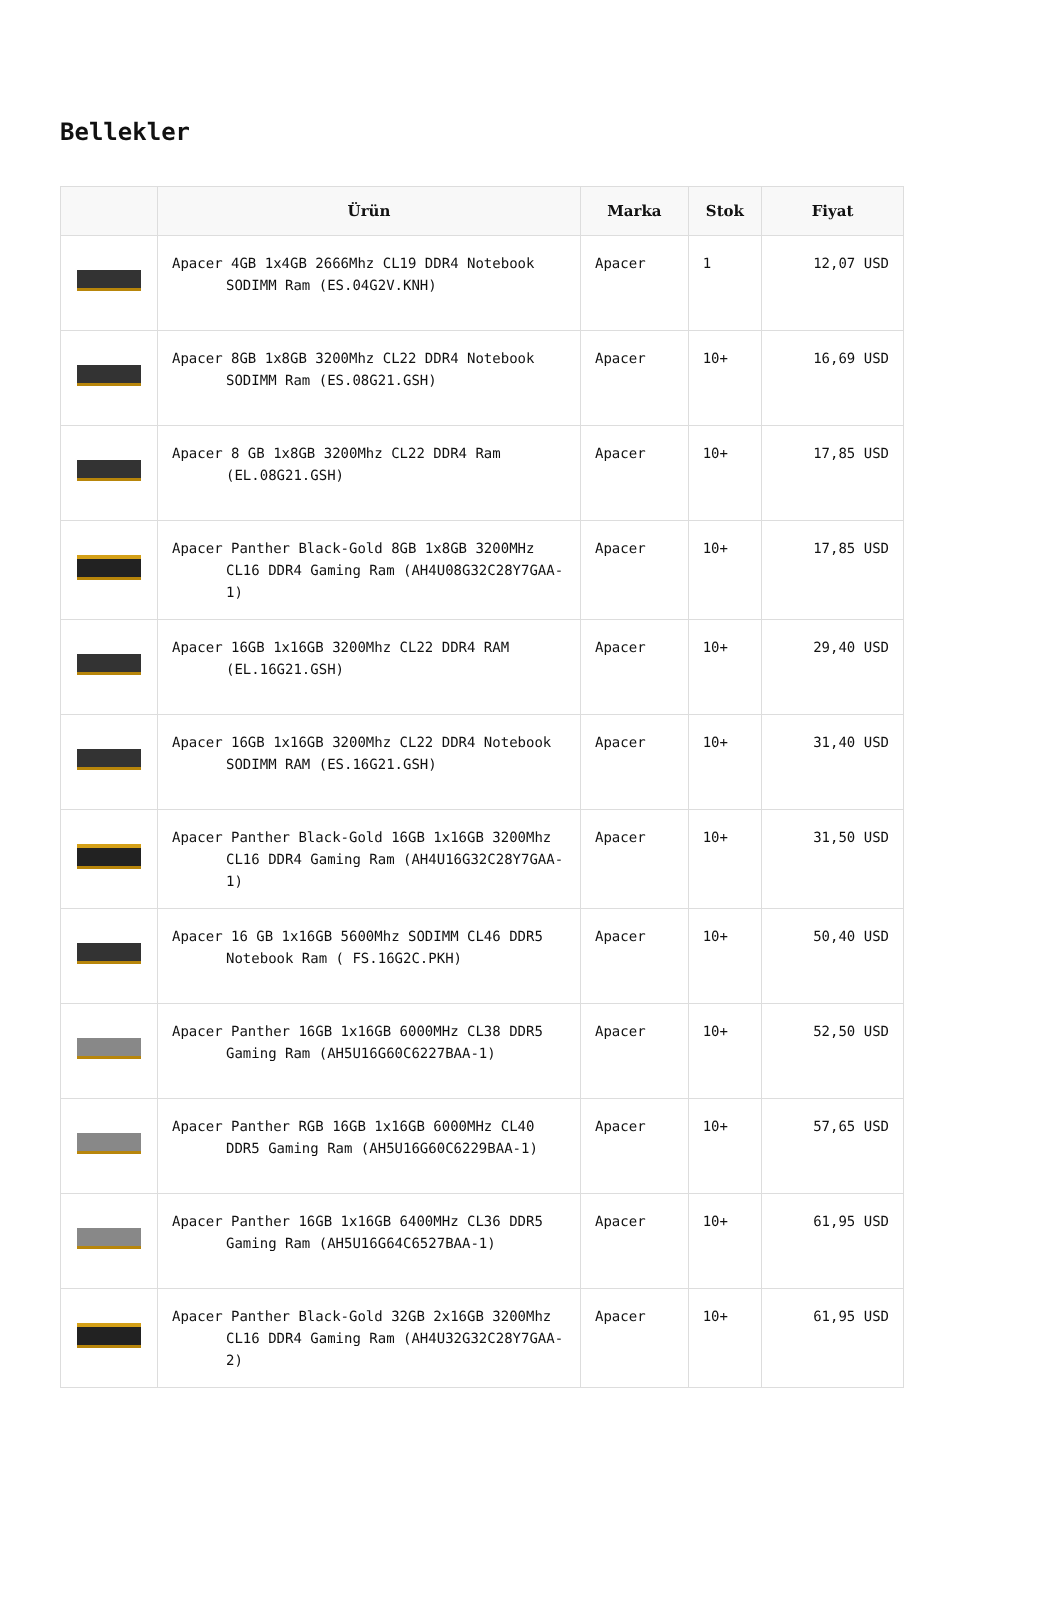Bellekler
| | Ürün | Marka | Stok | Fiyat |
| --- | --- | --- | --- | --- |
| | Apacer 4GB 1x4GB 2666Mhz CL19 DDR4 Notebook SODIMM Ram (ES.04G2V.KNH) | Apacer | 1 | 12,07 USD |
| | Apacer 8GB 1x8GB 3200Mhz CL22 DDR4 Notebook SODIMM Ram (ES.08G21.GSH) | Apacer | 10+ | 16,69 USD |
| | Apacer 8 GB 1x8GB 3200Mhz CL22 DDR4 Ram (EL.08G21.GSH) | Apacer | 10+ | 17,85 USD |
| | Apacer Panther Black-Gold 8GB 1x8GB 3200MHz CL16 DDR4 Gaming Ram (AH4U08G32C28Y7GAA-1) | Apacer | 10+ | 17,85 USD |
| | Apacer 16GB 1x16GB 3200Mhz CL22 DDR4 RAM (EL.16G21.GSH) | Apacer | 10+ | 29,40 USD |
| | Apacer 16GB 1x16GB 3200Mhz CL22 DDR4 Notebook SODIMM RAM (ES.16G21.GSH) | Apacer | 10+ | 31,40 USD |
| | Apacer Panther Black-Gold 16GB 1x16GB 3200Mhz CL16 DDR4 Gaming Ram (AH4U16G32C28Y7GAA-1) | Apacer | 10+ | 31,50 USD |
| | Apacer 16 GB 1x16GB 5600Mhz SODIMM CL46 DDR5 Notebook Ram ( FS.16G2C.PKH) | Apacer | 10+ | 50,40 USD |
| | Apacer Panther 16GB 1x16GB 6000MHz CL38 DDR5 Gaming Ram (AH5U16G60C6227BAA-1) | Apacer | 10+ | 52,50 USD |
| | Apacer Panther RGB 16GB 1x16GB 6000MHz CL40 DDR5 Gaming Ram (AH5U16G60C6229BAA-1) | Apacer | 10+ | 57,65 USD |
| | Apacer Panther 16GB 1x16GB 6400MHz CL36 DDR5 Gaming Ram (AH5U16G64C6527BAA-1) | Apacer | 10+ | 61,95 USD |
| | Apacer Panther Black-Gold 32GB 2x16GB 3200Mhz CL16 DDR4 Gaming Ram (AH4U32G32C28Y7GAA-2) | Apacer | 10+ | 61,95 USD |